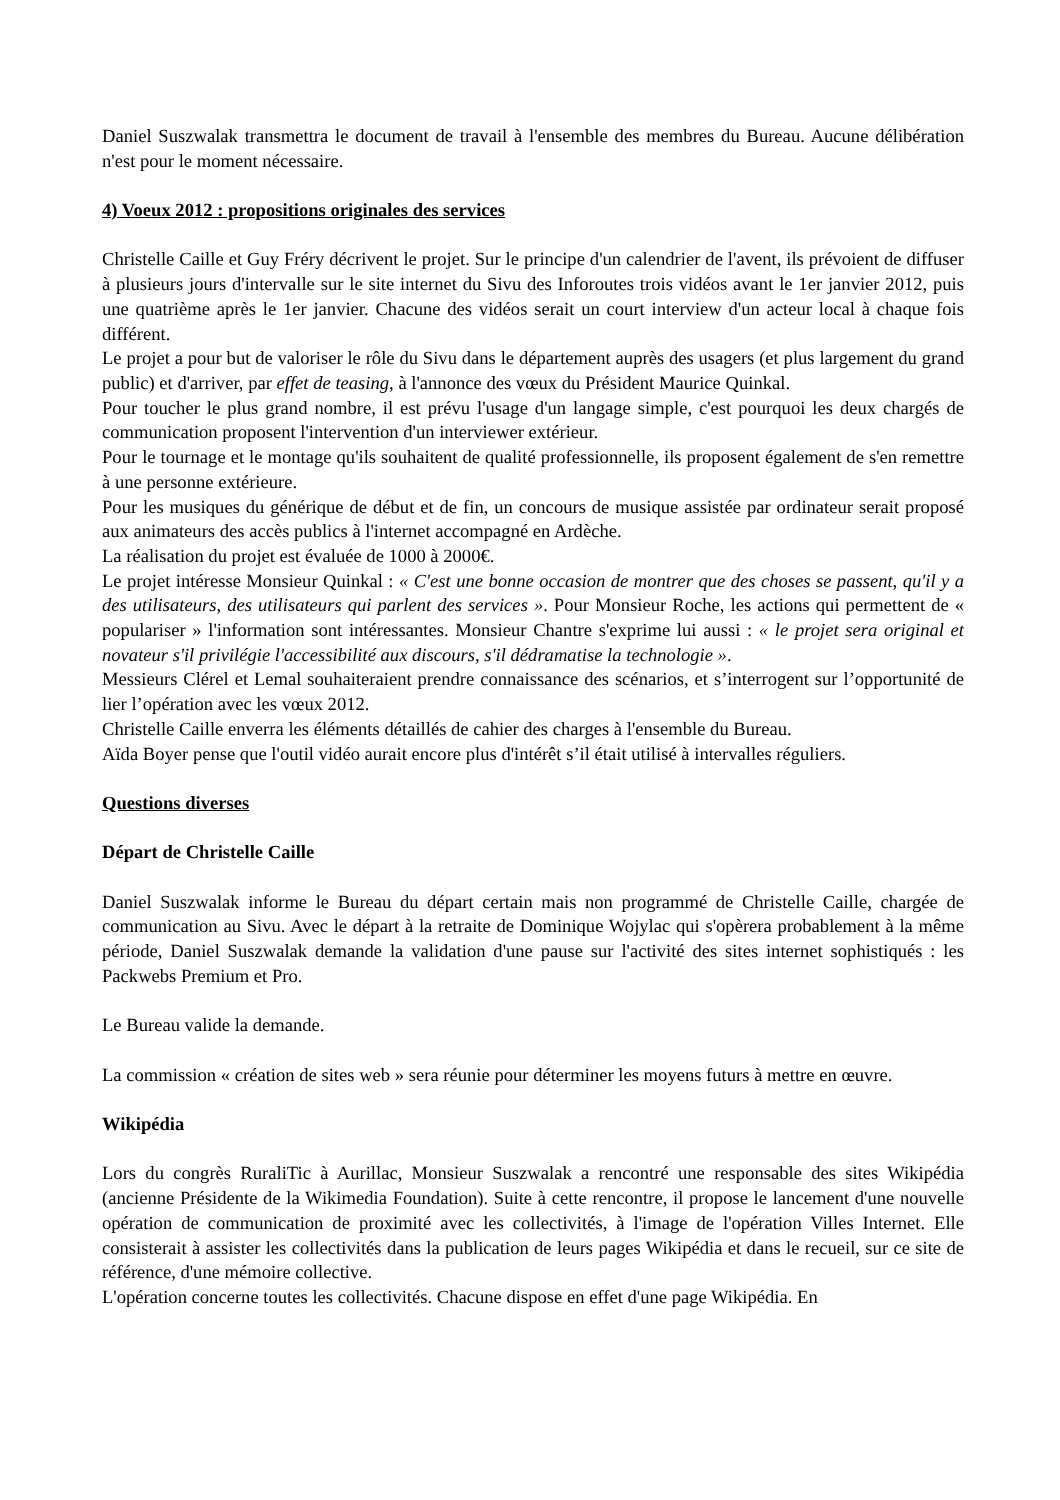Daniel Suszwalak transmettra le document de travail à l'ensemble des membres du Bureau. Aucune délibération n'est pour le moment nécessaire.
4) Voeux 2012 : propositions originales des services
Christelle Caille et Guy Fréry décrivent le projet. Sur le principe d'un calendrier de l'avent, ils prévoient de diffuser à plusieurs jours d'intervalle sur le site internet du Sivu des Inforoutes trois vidéos avant le 1er janvier 2012, puis une quatrième après le 1er janvier. Chacune des vidéos serait un court interview d'un acteur local à chaque fois différent.
Le projet a pour but de valoriser le rôle du Sivu dans le département auprès des usagers (et plus largement du grand public) et d'arriver, par effet de teasing, à l'annonce des vœux du Président Maurice Quinkal.
Pour toucher le plus grand nombre, il est prévu l'usage d'un langage simple, c'est pourquoi les deux chargés de communication proposent l'intervention d'un interviewer extérieur.
Pour le tournage et le montage qu'ils souhaitent de qualité professionnelle, ils proposent également de s'en remettre à une personne extérieure.
Pour les musiques du générique de début et de fin, un concours de musique assistée par ordinateur serait proposé aux animateurs des accès publics à l'internet accompagné en Ardèche.
La réalisation du projet est évaluée de 1000 à 2000€.
Le projet intéresse Monsieur Quinkal : « C'est une bonne occasion de montrer que des choses se passent, qu'il y a des utilisateurs, des utilisateurs qui parlent des services ». Pour Monsieur Roche, les actions qui permettent de « populariser » l'information sont intéressantes. Monsieur Chantre s'exprime lui aussi : « le projet sera original et novateur s'il privilégie l'accessibilité aux discours, s'il dédramatise la technologie ».
Messieurs Clérel et Lemal souhaiteraient prendre connaissance des scénarios, et s’interrogent sur l’opportunité de lier l’opération avec les vœux 2012.
Christelle Caille enverra les éléments détaillés de cahier des charges à l'ensemble du Bureau.
Aïda Boyer pense que l'outil vidéo aurait encore plus d'intérêt s’il était utilisé à intervalles réguliers.
Questions diverses
Départ de Christelle Caille
Daniel Suszwalak informe le Bureau du départ certain mais non programmé de Christelle Caille, chargée de communication au Sivu. Avec le départ à la retraite de Dominique Wojylac qui s'opèrera probablement à la même période, Daniel Suszwalak demande la validation d'une pause sur l'activité des sites internet sophistiqués : les Packwebs Premium et Pro.
Le Bureau valide la demande.
La commission « création de sites web » sera réunie pour déterminer les moyens futurs à mettre en œuvre.
Wikipédia
Lors du congrès RuraliTic à Aurillac, Monsieur Suszwalak a rencontré une responsable des sites Wikipédia (ancienne Présidente de la Wikimedia Foundation). Suite à cette rencontre, il propose le lancement d'une nouvelle opération de communication de proximité avec les collectivités, à l'image de l'opération Villes Internet. Elle consisterait à assister les collectivités dans la publication de leurs pages Wikipédia et dans le recueil, sur ce site de référence, d'une mémoire collective.
L'opération concerne toutes les collectivités. Chacune dispose en effet d'une page Wikipédia. En